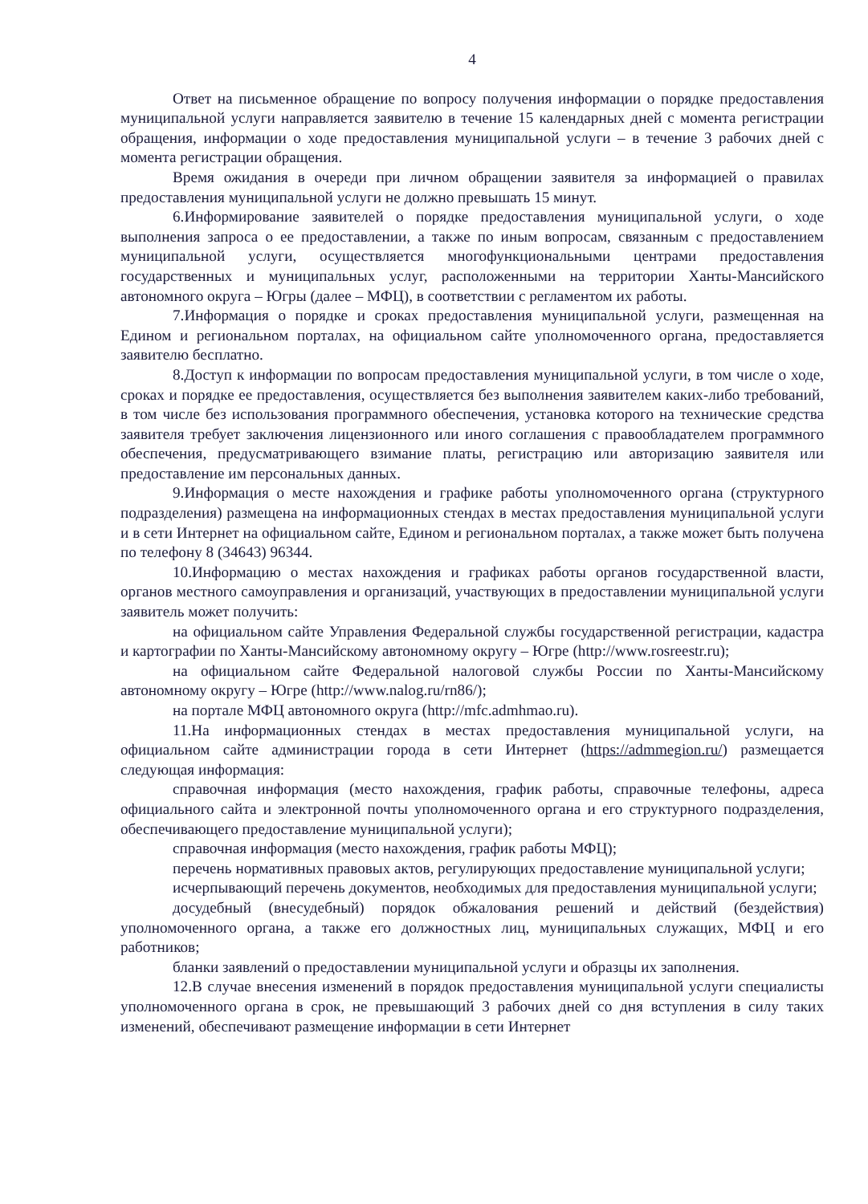4
Ответ на письменное обращение по вопросу получения информации о порядке предоставления муниципальной услуги направляется заявителю в течение 15 календарных дней с момента регистрации обращения, информации о ходе предоставления муниципальной услуги – в течение 3 рабочих дней с момента регистрации обращения.
Время ожидания в очереди при личном обращении заявителя за информацией о правилах предоставления муниципальной услуги не должно превышать 15 минут.
6.Информирование заявителей о порядке предоставления муниципальной услуги, о ходе выполнения запроса о ее предоставлении, а также по иным вопросам, связанным с предоставлением муниципальной услуги, осуществляется многофункциональными центрами предоставления государственных и муниципальных услуг, расположенными на территории Ханты-Мансийского автономного округа – Югры (далее – МФЦ), в соответствии с регламентом их работы.
7.Информация о порядке и сроках предоставления муниципальной услуги, размещенная на Едином и региональном порталах, на официальном сайте уполномоченного органа, предоставляется заявителю бесплатно.
8.Доступ к информации по вопросам предоставления муниципальной услуги, в том числе о ходе, сроках и порядке ее предоставления, осуществляется без выполнения заявителем каких-либо требований, в том числе без использования программного обеспечения, установка которого на технические средства заявителя требует заключения лицензионного или иного соглашения с правообладателем программного обеспечения, предусматривающего взимание платы, регистрацию или авторизацию заявителя или предоставление им персональных данных.
9.Информация о месте нахождения и графике работы уполномоченного органа (структурного подразделения) размещена на информационных стендах в местах предоставления муниципальной услуги и в сети Интернет на официальном сайте, Едином и региональном порталах, а также может быть получена по телефону 8 (34643) 96344.
10.Информацию о местах нахождения и графиках работы органов государственной власти, органов местного самоуправления и организаций, участвующих в предоставлении муниципальной услуги заявитель может получить:
на официальном сайте Управления Федеральной службы государственной регистрации, кадастра и картографии по Ханты-Мансийскому автономному округу – Югре (http://www.rosreestr.ru);
на официальном сайте Федеральной налоговой службы России по Ханты-Мансийскому автономному округу – Югре (http://www.nalog.ru/rn86/);
на портале МФЦ автономного округа (http://mfc.admhmao.ru).
11.На информационных стендах в местах предоставления муниципальной услуги, на официальном сайте администрации города в сети Интернет (https://admmegion.ru/) размещается следующая информация:
справочная информация (место нахождения, график работы, справочные телефоны, адреса официального сайта и электронной почты уполномоченного органа и его структурного подразделения, обеспечивающего предоставление муниципальной услуги);
справочная информация (место нахождения, график работы МФЦ);
перечень нормативных правовых актов, регулирующих предоставление муниципальной услуги;
исчерпывающий перечень документов, необходимых для предоставления муниципальной услуги;
досудебный (внесудебный) порядок обжалования решений и действий (бездействия) уполномоченного органа, а также его должностных лиц, муниципальных служащих, МФЦ и его работников;
бланки заявлений о предоставлении муниципальной услуги и образцы их заполнения.
12.В случае внесения изменений в порядок предоставления муниципальной услуги специалисты уполномоченного органа в срок, не превышающий 3 рабочих дней со дня вступления в силу таких изменений, обеспечивают размещение информации в сети Интернет